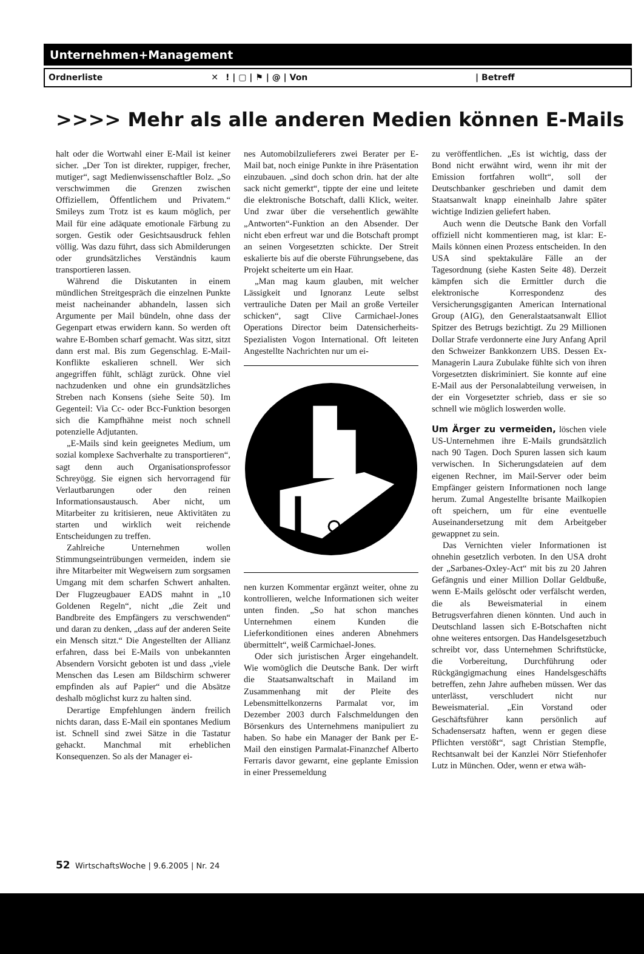Unternehmen+Management
Ordnerliste ✕ ! | ▢ | ⚑ | @ | Von | Betreff
>>>> Mehr als alle anderen Medien können E-Mails
halt oder die Wortwahl einer E-Mail ist keiner sicher. „Der Ton ist direkter, ruppiger, frecher, mutiger“, sagt Medienwissenschaftler Bolz. „So verschwimmen die Grenzen zwischen Offiziellem, Öffentlichem und Privatem.“ Smileys zum Trotz ist es kaum möglich, per Mail für eine adäquate emotionale Färbung zu sorgen. Gestik oder Gesichtsausdruck fehlen völlig. Was dazu führt, dass sich Abmilderungen oder grundsätzliches Verständnis kaum transportieren lassen.
Während die Diskutanten in einem mündlichen Streitgespräch die einzelnen Punkte meist nacheinander abhandeln, lassen sich Argumente per Mail bündeln, ohne dass der Gegenpart etwas erwidern kann. So werden oft wahre E-Bomben scharf gemacht. Was sitzt, sitzt dann erst mal. Bis zum Gegenschlag. E-Mail-Konflikte eskalieren schnell. Wer sich angegriffen fühlt, schlägt zurück. Ohne viel nachzudenken und ohne ein grundsätzliches Streben nach Konsens (siehe Seite 50). Im Gegenteil: Via Cc- oder Bcc-Funktion besorgen sich die Kampfhähne meist noch schnell potenzielle Adjutanten.
„E-Mails sind kein geeignetes Medium, um sozial komplexe Sachverhalte zu transportieren“, sagt denn auch Organisationsprofessor Schreyögg. Sie eignen sich hervorragend für Verlautbarungen oder den reinen Informationsaustausch. Aber nicht, um Mitarbeiter zu kritisieren, neue Aktivitäten zu starten und wirklich weit reichende Entscheidungen zu treffen.
Zahlreiche Unternehmen wollen Stimmungseintrübungen vermeiden, indem sie ihre Mitarbeiter mit Wegweisern zum sorgsamen Umgang mit dem scharfen Schwert anhalten. Der Flugzeugbauer EADS mahnt in „10 Goldenen Regeln“, nicht „die Zeit und Bandbreite des Empfängers zu verschwenden“ und daran zu denken, „dass auf der anderen Seite ein Mensch sitzt.“ Die Angestellten der Allianz erfahren, dass bei E-Mails von unbekannten Absendern Vorsicht geboten ist und dass „viele Menschen das Lesen am Bildschirm schwerer empfinden als auf Papier“ und die Absätze deshalb möglichst kurz zu halten sind.
Derartige Empfehlungen ändern freilich nichts daran, dass E-Mail ein spontanes Medium ist. Schnell sind zwei Sätze in die Tastatur gehackt. Manchmal mit erheblichen Konsequenzen. So als der Manager ei-
nes Automobilzulieferers zwei Berater per E-Mail bat, noch einige Punkte in ihre Präsentation einzubauen. „sind doch schon drin. hat der alte sack nicht gemerkt“, tippte der eine und leitete die elektronische Botschaft, dalli Klick, weiter. Und zwar über die versehentlich gewählte „Antworten“-Funktion an den Absender. Der nicht eben erfreut war und die Botschaft prompt an seinen Vorgesetzten schickte. Der Streit eskalierte bis auf die oberste Führungsebene, das Projekt scheiterte um ein Haar.
„Man mag kaum glauben, mit welcher Lässigkeit und Ignoranz Leute selbst vertrauliche Daten per Mail an große Verteiler schicken“, sagt Clive Carmichael-Jones Operations Director beim Datensicherheits-Spezialisten Vogon International. Oft leiteten Angestellte Nachrichten nur um ei-
nen kurzen Kommentar ergänzt weiter, ohne zu kontrollieren, welche Informationen sich weiter unten finden. „So hat schon manches Unternehmen einem Kunden die Lieferkonditionen eines anderen Abnehmers übermittelt“, weiß Carmichael-Jones.
Oder sich juristischen Ärger eingehandelt. Wie womöglich die Deutsche Bank. Der wirft die Staatsanwaltschaft in Mailand im Zusammenhang mit der Pleite des Lebensmittelkonzerns Parmalat vor, im Dezember 2003 durch Falschmeldungen den Börsenkurs des Unternehmens manipuliert zu haben. So habe ein Manager der Bank per E-Mail den einstigen Parmalat-Finanzchef Alberto Ferraris davor gewarnt, eine geplante Emission in einer Pressemeldung
zu veröffentlichen. „Es ist wichtig, dass der Bond nicht erwähnt wird, wenn ihr mit der Emission fortfahren wollt“, soll der Deutschbanker geschrieben und damit dem Staatsanwalt knapp eineinhalb Jahre später wichtige Indizien geliefert haben.
Auch wenn die Deutsche Bank den Vorfall offiziell nicht kommentieren mag, ist klar: E-Mails können einen Prozess entscheiden. In den USA sind spektakuläre Fälle an der Tagesordnung (siehe Kasten Seite 48). Derzeit kämpfen sich die Ermittler durch die elektronische Korrespondenz des Versicherungsgiganten American International Group (AIG), den Generalstaatsanwalt Elliot Spitzer des Betrugs bezichtigt. Zu 29 Millionen Dollar Strafe verdonnerte eine Jury Anfang April den Schweizer Bankkonzern UBS. Dessen Ex-Managerin Laura Zubulake fühlte sich von ihren Vorgesetzten diskriminiert. Sie konnte auf eine E-Mail aus der Personalabteilung verweisen, in der ein Vorgesetzter schrieb, dass er sie so schnell wie möglich loswerden wolle.
Um Ärger zu vermeiden, löschen viele US-Unternehmen ihre E-Mails grundsätzlich nach 90 Tagen. Doch Spuren lassen sich kaum verwischen. In Sicherungsdateien auf dem eigenen Rechner, im Mail-Server oder beim Empfänger geistern Informationen noch lange herum. Zumal Angestellte brisante Mailkopien oft speichern, um für eine eventuelle Auseinandersetzung mit dem Arbeitgeber gewappnet zu sein.
Das Vernichten vieler Informationen ist ohnehin gesetzlich verboten. In den USA droht der „Sarbanes-Oxley-Act“ mit bis zu 20 Jahren Gefängnis und einer Million Dollar Geldbuße, wenn E-Mails gelöscht oder verfälscht werden, die als Beweismaterial in einem Betrugsverfahren dienen könnten. Und auch in Deutschland lassen sich E-Botschaften nicht ohne weiteres entsorgen. Das Handelsgesetzbuch schreibt vor, dass Unternehmen Schriftstücke, die Vorbereitung, Durchführung oder Rückgängigmachung eines Handelsgeschäfts betreffen, zehn Jahre aufheben müssen. Wer das unterlässt, verschludert nicht nur Beweismaterial. „Ein Vorstand oder Geschäftsführer kann persönlich auf Schadensersatz haften, wenn er gegen diese Pflichten verstößt“, sagt Christian Stempfle, Rechtsanwalt bei der Kanzlei Nörr Stiefenhofer Lutz in München. Oder, wenn er etwa wäh-
52 WirtschaftsWoche | 9.6.2005 | Nr. 24